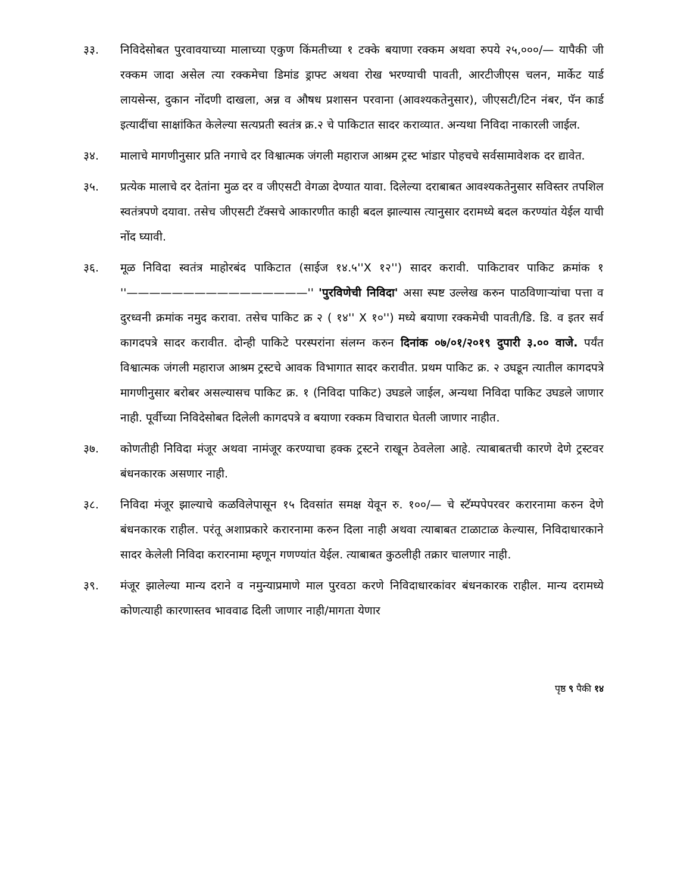३३. निविदेसोबत पुरवावयाच्या मालाच्या एकुण किंमतीच्या १ टक्के बयाणा रक्कम अथवा रुपये २५,०००/— यापैकी जी रक्कम जादा असेल त्या रक्कमेचा डिमांड ड्राफ्ट अथवा रोख भरण्याची पावती, आरटीजीएस चलन, मार्केट यार्ड लायसेन्स, दुकान नोंदणी दाखला, अन्न व औषध प्रशासन परवाना (आवश्यकतेनुसार), जीएसटी/टिन नंबर, पॅन कार्ड इत्यादींचा साक्षांकित केलेल्या सत्यप्रती स्वतंत्र क्र.२ चे पाकिटात सादर कराव्यात. अन्यथा निविदा नाकारली जाईल.
३४. मालाचे मागणीनुसार प्रति नगाचे दर विश्वात्मक जंगली महाराज आश्रम ट्रस्ट भांडार पोहचचे सर्वसामावेशक दर द्यावेत.
३५. प्रत्येक मालाचे दर देतांना मुळ दर व जीएसटी वेगळा देण्यात यावा. दिलेल्या दराबाबत आवश्यकतेनुसार सविस्तर तपशिल स्वतंत्रपणे दयावा. तसेच जीएसटी टॅक्सचे आकारणीत काही बदल झाल्यास त्यानुसार दरामध्ये बदल करण्यांत येईल याची नोंद घ्यावी.
३६. मूळ निविदा स्वतंत्र माहोरबंद पाकिटात (साईज १४.५''X १२'') सादर करावी. पाकिटावर पाकिट क्रमांक १ ''————————————————'' 'पुरविणेची निविदा' असा स्पष्ट उल्लेख करुन पाठविणाऱ्यांचा पत्ता व दुरध्वनी क्रमांक नमुद करावा. तसेच पाकिट क्र २ ( १४'' X १०'') मध्ये बयाणा रक्कमेची पावती/डि. डि. व इतर सर्व कागदपत्रे सादर करावीत. दोन्ही पाकिटे परस्परांना संलग्न करुन दिनांक ०७/०१/२०१९ दुपारी ३.०० वाजे. पर्यंत विश्वात्मक जंगली महाराज आश्रम ट्रस्टचे आवक विभागात सादर करावीत. प्रथम पाकिट क्र. २ उघडून त्यातील कागदपत्रे मागणीनुसार बरोबर असल्यासच पाकिट क्र. १ (निविदा पाकिट) उघडले जाईल, अन्यथा निविदा पाकिट उघडले जाणार नाही. पूर्वीच्या निविदेसोबत दिलेली कागदपत्रे व बयाणा रक्कम विचारात घेतली जाणार नाहीत.
३७. कोणतीही निविदा मंजूर अथवा नामंजूर करण्याचा हक्क ट्रस्टने राखून ठेवलेला आहे. त्याबाबतची कारणे देणे ट्रस्टवर बंधनकारक असणार नाही.
३८. निविदा मंजूर झाल्याचे कळविलेपासून १५ दिवसांत समक्ष येवून रु. १००/— चे स्टॅम्पपेपरवर करारनामा करुन देणे बंधनकारक राहील. परंतू अशाप्रकारे करारनामा करुन दिला नाही अथवा त्याबाबत टाळाटाळ केल्यास, निविदाधारकाने सादर केलेली निविदा करारनामा म्हणून गणण्यांत येईल. त्याबाबत कुठलीही तक्रार चालणार नाही.
३९. मंजूर झालेल्या मान्य दराने व नमुन्याप्रमाणे माल पुरवठा करणे निविदाधारकांवर बंधनकारक राहील. मान्य दरामध्ये कोणत्याही कारणास्तव भाववाढ दिली जाणार नाही/मागता येणार
पृष्ठ ९ पैकी १४